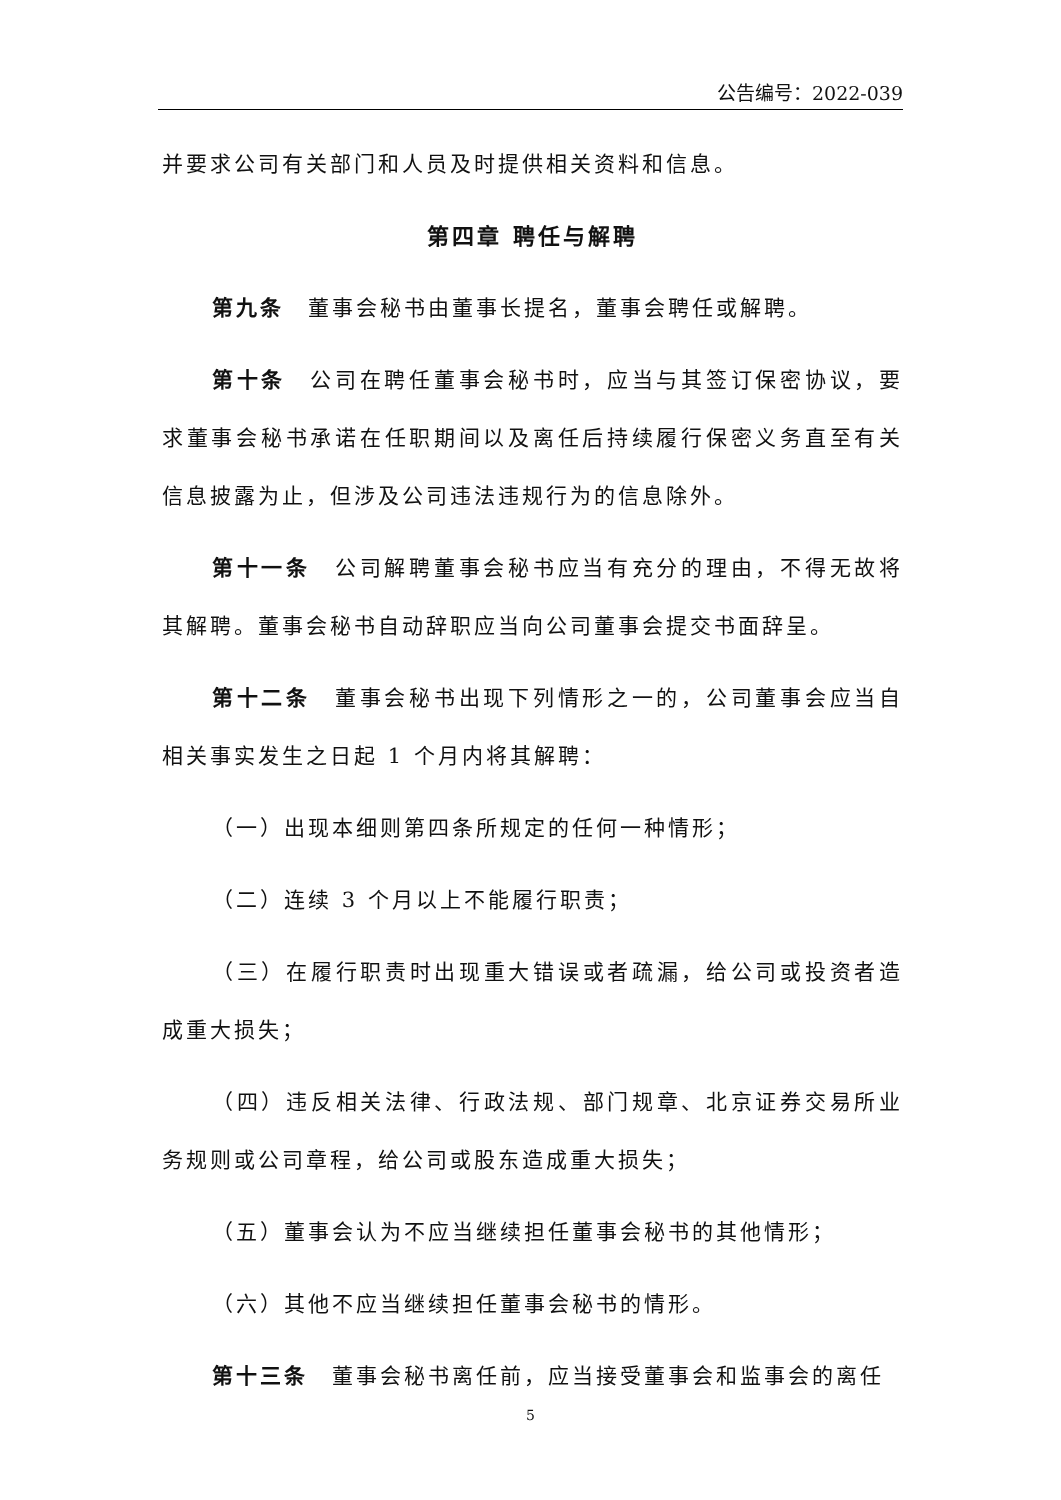公告编号：2022-039
并要求公司有关部门和人员及时提供相关资料和信息。
第四章 聘任与解聘
第九条 董事会秘书由董事长提名，董事会聘任或解聘。
第十条 公司在聘任董事会秘书时，应当与其签订保密协议，要求董事会秘书承诺在任职期间以及离任后持续履行保密义务直至有关信息披露为止，但涉及公司违法违规行为的信息除外。
第十一条 公司解聘董事会秘书应当有充分的理由，不得无故将其解聘。董事会秘书自动辞职应当向公司董事会提交书面辞呈。
第十二条 董事会秘书出现下列情形之一的，公司董事会应当自相关事实发生之日起 1 个月内将其解聘：
（一）出现本细则第四条所规定的任何一种情形；
（二）连续 3 个月以上不能履行职责；
（三）在履行职责时出现重大错误或者疏漏，给公司或投资者造成重大损失；
（四）违反相关法律、行政法规、部门规章、北京证券交易所业务规则或公司章程，给公司或股东造成重大损失；
（五）董事会认为不应当继续担任董事会秘书的其他情形；
（六）其他不应当继续担任董事会秘书的情形。
第十三条 董事会秘书离任前，应当接受董事会和监事会的离任
5